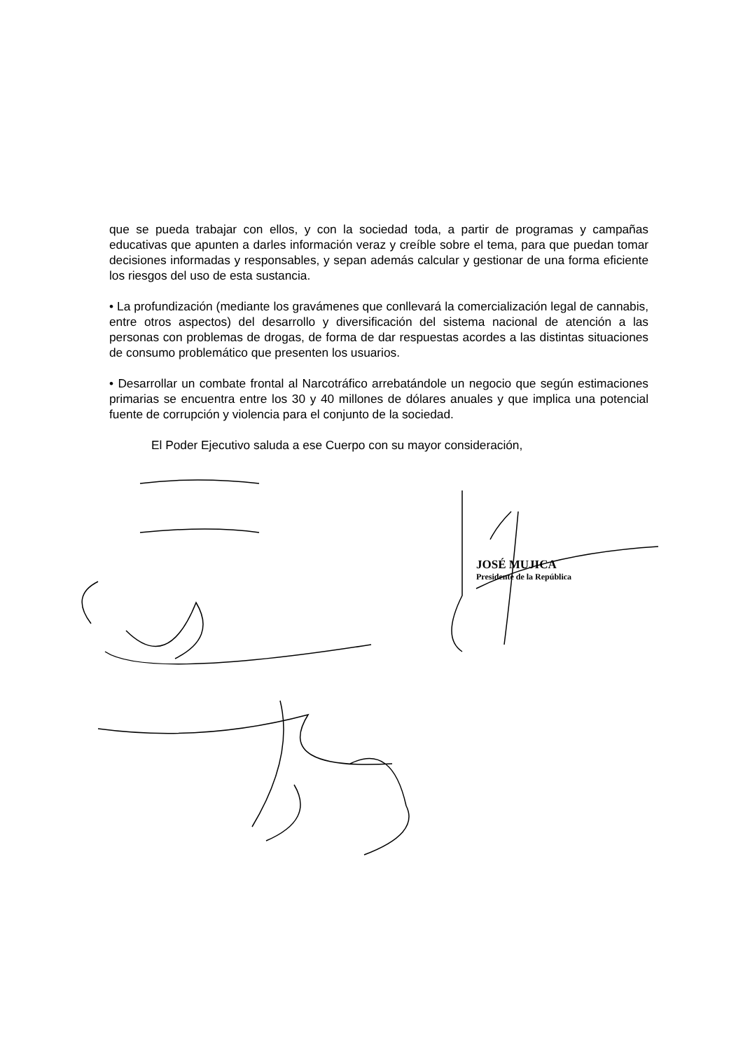que se pueda trabajar con ellos, y con la sociedad toda, a partir de programas y campañas educativas que apunten a darles información veraz y creíble sobre el tema, para que puedan tomar decisiones informadas y responsables, y sepan además calcular y gestionar de una forma eficiente los riesgos del uso de esta sustancia.
• La profundización (mediante los gravámenes que conllevará la comercialización legal de cannabis, entre otros aspectos) del desarrollo y diversificación del sistema nacional de atención a las personas con problemas de drogas, de forma de dar respuestas acordes a las distintas situaciones de consumo problemático que presenten los usuarios.
• Desarrollar un combate frontal al Narcotráfico arrebatándole un negocio que según estimaciones primarias se encuentra entre los 30 y 40 millones de dólares anuales y que implica una potencial fuente de corrupción y violencia para el conjunto de la sociedad.
El Poder Ejecutivo saluda a ese Cuerpo con su mayor consideración,
JOSÉ MUJICA
Presidente de la República